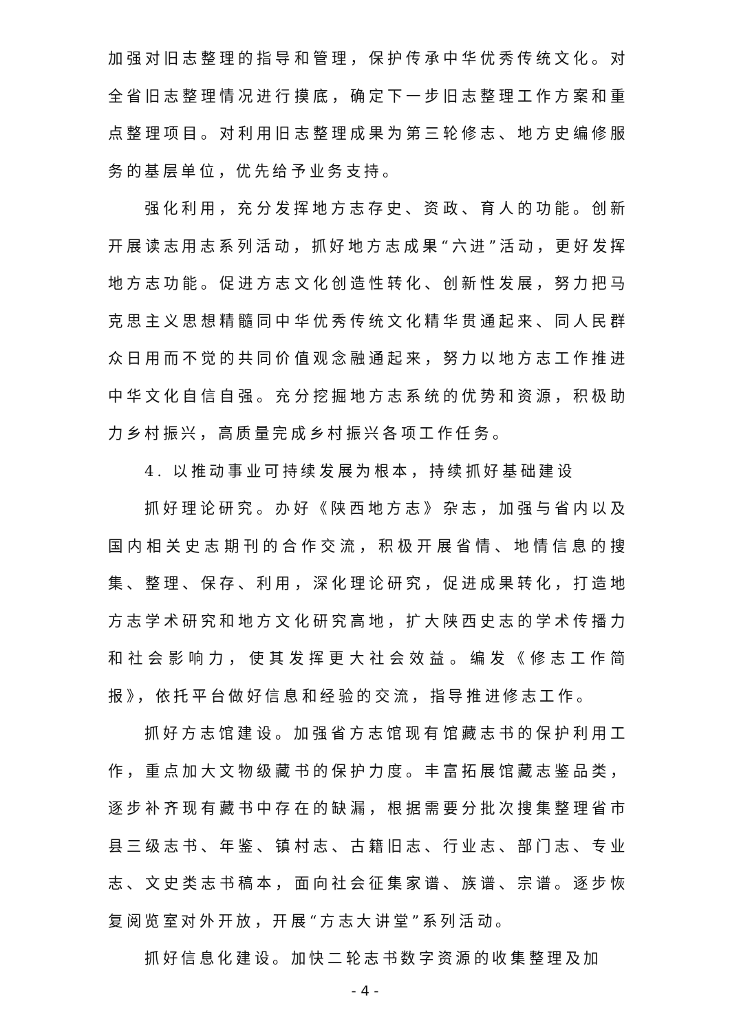加强对旧志整理的指导和管理，保护传承中华优秀传统文化。对全省旧志整理情况进行摸底，确定下一步旧志整理工作方案和重点整理项目。对利用旧志整理成果为第三轮修志、地方史编修服务的基层单位，优先给予业务支持。
强化利用，充分发挥地方志存史、资政、育人的功能。创新开展读志用志系列活动，抓好地方志成果“六进”活动，更好发挥地方志功能。促进方志文化创造性转化、创新性发展，努力把马克思主义思想精髓同中华优秀传统文化精华贯通起来、同人民群众日用而不觉的共同价值观念融通起来，努力以地方志工作推进中华文化自信自强。充分挖掘地方志系统的优势和资源，积极助力乡村振兴，高质量完成乡村振兴各项工作任务。
4. 以推动事业可持续发展为根本，持续抓好基础建设
抓好理论研究。办好《陕西地方志》杂志，加强与省内以及国内相关史志期刊的合作交流，积极开展省情、地情信息的搜集、整理、保存、利用，深化理论研究，促进成果转化，打造地方志学术研究和地方文化研究高地，扩大陕西史志的学术传播力和社会影响力，使其发挥更大社会效益。编发《修志工作简报》，依托平台做好信息和经验的交流，指导推进修志工作。
抓好方志馆建设。加强省方志馆现有馆藏志书的保护利用工作，重点加大文物级藏书的保护力度。丰富拓展馆藏志鉴品类，逐步补齐现有藏书中存在的缺漏，根据需要分批次搜集整理省市县三级志书、年鉴、镇村志、古籍旧志、行业志、部门志、专业志、文史类志书稿本，面向社会征集家谱、族谱、宗谱。逐步恢复阅览室对外开放，开展“方志大讲堂”系列活动。
抓好信息化建设。加快二轮志书数字资源的收集整理及加
- 4 -